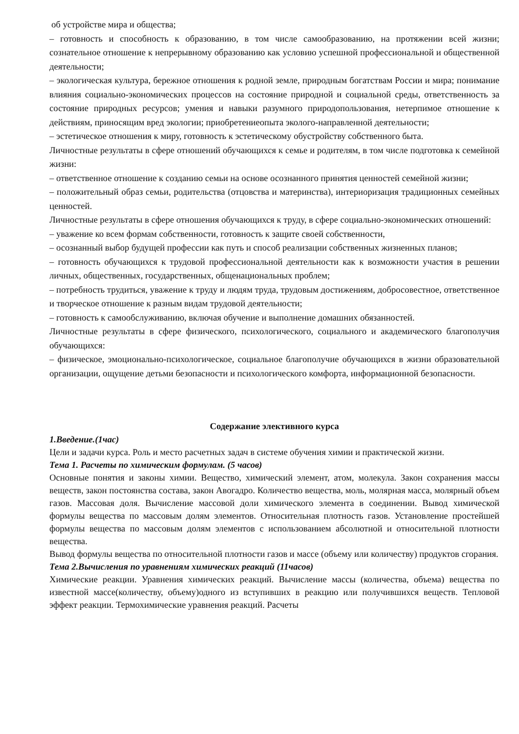об устройстве мира и общества;
– готовность и способность к образованию, в том числе самообразованию, на протяжении всей жизни; сознательное отношение к непрерывному образованию как условию успешной профессиональной и общественной деятельности;
– экологическая культура, бережное отношения к родной земле, природным богатствам России и мира; понимание влияния социально-экономических процессов на состояние природной и социальной среды, ответственность за состояние природных ресурсов; умения и навыки разумного природопользования, нетерпимое отношение к действиям, приносящим вред экологии; приобретениеопыта эколого-направленной деятельности;
– эстетическое отношения к миру, готовность к эстетическому обустройству собственного быта.
Личностные результаты в сфере отношений обучающихся к семье и родителям, в том числе подготовка к семейной жизни:
– ответственное отношение к созданию семьи на основе осознанного принятия ценностей семейной жизни;
– положительный образ семьи, родительства (отцовства и материнства), интериоризация традиционных семейных ценностей.
Личностные результаты в сфере отношения обучающихся к труду, в сфере социально-экономических отношений:
– уважение ко всем формам собственности, готовность к защите своей собственности,
– осознанный выбор будущей профессии как путь и способ реализации собственных жизненных планов;
– готовность обучающихся к трудовой профессиональной деятельности как к возможности участия в решении личных, общественных, государственных, общенациональных проблем;
– потребность трудиться, уважение к труду и людям труда, трудовым достижениям, добросовестное, ответственное и творческое отношение к разным видам трудовой деятельности;
– готовность к самообслуживанию, включая обучение и выполнение домашних обязанностей.
Личностные результаты в сфере физического, психологического, социального и академического благополучия обучающихся:
– физическое, эмоционально-психологическое, социальное благополучие обучающихся в жизни образовательной организации, ощущение детьми безопасности и психологического комфорта, информационной безопасности.
Содержание элективного курса
1.Введение.(1час)
Цели и задачи курса. Роль и место расчетных задач в системе обучения химии и практической жизни.
Тема 1. Расчеты по химическим формулам. (5 часов)
Основные понятия и законы химии. Вещество, химический элемент, атом, молекула. Закон сохранения массы веществ, закон постоянства состава, закон Авогадро. Количество вещества, моль, молярная масса, молярный объем газов. Массовая доля. Вычисление массовой доли химического элемента в соединении. Вывод химической формулы вещества по массовым долям элементов. Относительная плотность газов. Установление простейшей формулы вещества по массовым долям элементов с использованием абсолютной и относительной плотности вещества.
Вывод формулы вещества по относительной плотности газов и массе (объему или количеству) продуктов сгорания.
Тема 2.Вычисления по уравнениям химических реакций (11часов)
Химические реакции. Уравнения химических реакций. Вычисление массы (количества, объема) вещества по известной массе(количеству, объему)одного из вступивших в реакцию или получившихся веществ. Тепловой эффект реакции. Термохимические уравнения реакций. Расчеты